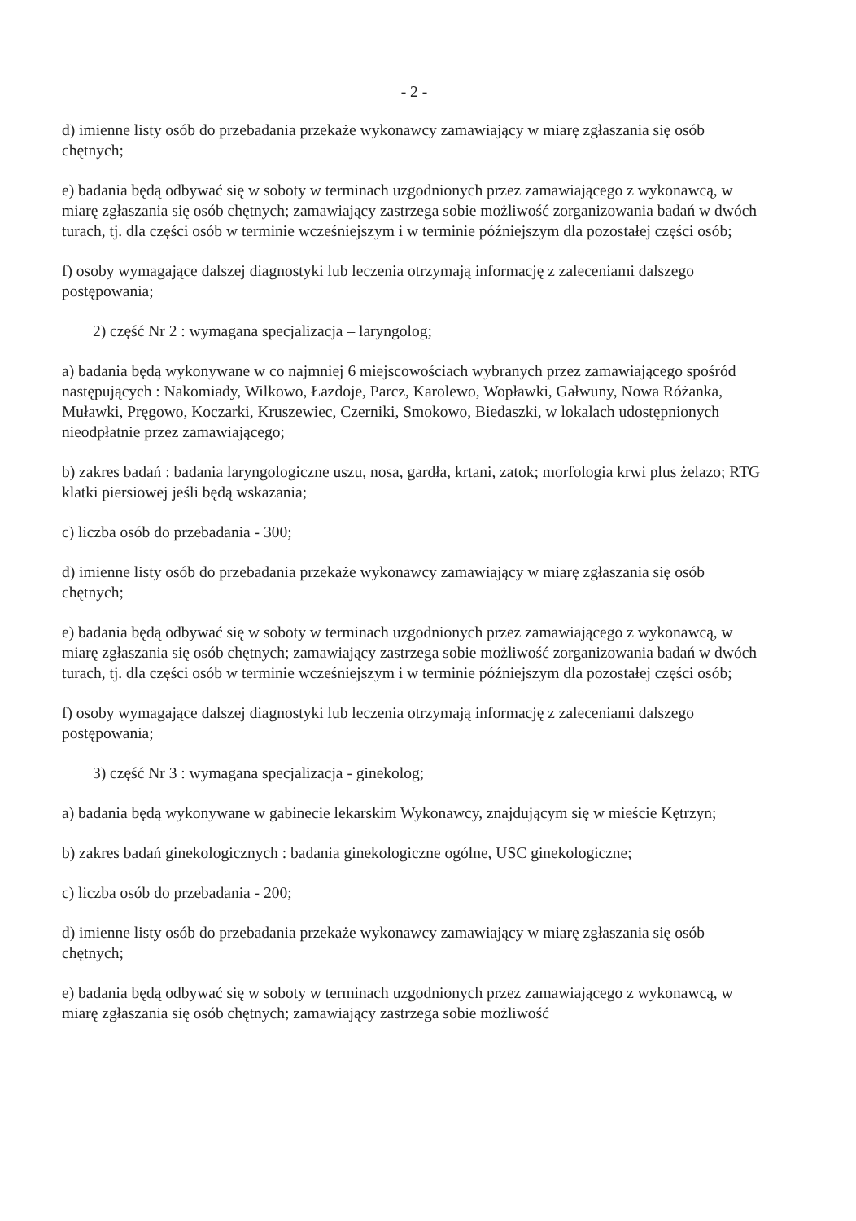- 2 -
d) imienne listy osób do przebadania przekaże wykonawcy zamawiający w miarę zgłaszania się osób chętnych;
e) badania będą odbywać się w soboty w terminach uzgodnionych przez zamawiającego z wykonawcą, w miarę zgłaszania się osób chętnych; zamawiający zastrzega sobie możliwość zorganizowania badań w dwóch turach, tj. dla części osób w terminie wcześniejszym i w terminie późniejszym dla pozostałej części osób;
f) osoby wymagające dalszej diagnostyki lub leczenia otrzymają informację z zaleceniami dalszego postępowania;
2) część Nr 2 : wymagana specjalizacja – laryngolog;
a) badania będą wykonywane w co najmniej 6 miejscowościach wybranych przez zamawiającego spośród następujących : Nakomiady, Wilkowo, Łazdoje, Parcz, Karolewo, Wopławki, Gałwuny, Nowa Różanka, Muławki, Pręgowo, Koczarki, Kruszewiec, Czerniki, Smokowo, Biedaszki, w lokalach udostępnionych nieodpłatnie przez zamawiającego;
b) zakres badań : badania laryngologiczne uszu, nosa, gardła, krtani, zatok; morfologia krwi plus żelazo; RTG klatki piersiowej jeśli będą wskazania;
c) liczba osób do przebadania - 300;
d) imienne listy osób do przebadania przekaże wykonawcy zamawiający w miarę zgłaszania się osób chętnych;
e) badania będą odbywać się w soboty w terminach uzgodnionych przez zamawiającego z wykonawcą, w miarę zgłaszania się osób chętnych; zamawiający zastrzega sobie możliwość zorganizowania badań w dwóch turach, tj. dla części osób w terminie wcześniejszym i w terminie późniejszym dla pozostałej części osób;
f) osoby wymagające dalszej diagnostyki lub leczenia otrzymają informację z zaleceniami dalszego postępowania;
3) część Nr 3 : wymagana specjalizacja - ginekolog;
a) badania będą wykonywane w gabinecie lekarskim Wykonawcy, znajdującym się w mieście Kętrzyn;
b) zakres badań ginekologicznych : badania ginekologiczne ogólne, USC ginekologiczne;
c) liczba osób do przebadania - 200;
d) imienne listy osób do przebadania przekaże wykonawcy zamawiający w miarę zgłaszania się osób chętnych;
e) badania będą odbywać się w soboty w terminach uzgodnionych przez zamawiającego z wykonawcą, w miarę zgłaszania się osób chętnych; zamawiający zastrzega sobie możliwość